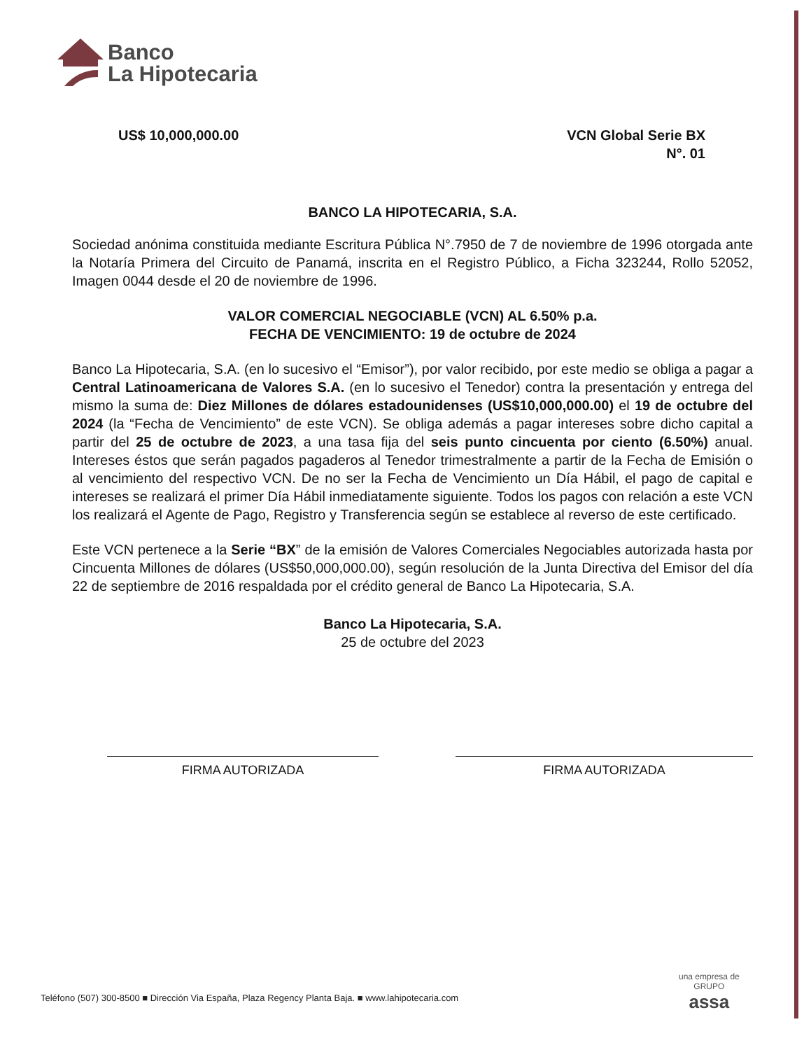Banco
La Hipotecaria
US$ 10,000,000.00 VCN Global Serie BX
N°. 01
BANCO LA HIPOTECARIA, S.A.
Sociedad anónima constituida mediante Escritura Pública N°.7950 de 7 de noviembre de 1996 otorgada ante la Notaría Primera del Circuito de Panamá, inscrita en el Registro Público, a Ficha 323244, Rollo 52052, Imagen 0044 desde el 20 de noviembre de 1996.
VALOR COMERCIAL NEGOCIABLE (VCN) AL 6.50% p.a.
FECHA DE VENCIMIENTO: 19 de octubre de 2024
Banco La Hipotecaria, S.A. (en lo sucesivo el “Emisor”), por valor recibido, por este medio se obliga a pagar a Central Latinoamericana de Valores S.A. (en lo sucesivo el Tenedor) contra la presentación y entrega del mismo la suma de: Diez Millones de dólares estadounidenses (US$10,000,000.00) el 19 de octubre del 2024 (la “Fecha de Vencimiento” de este VCN). Se obliga además a pagar intereses sobre dicho capital a partir del 25 de octubre de 2023, a una tasa fija del seis punto cincuenta por ciento (6.50%) anual. Intereses éstos que serán pagados pagaderos al Tenedor trimestralmente a partir de la Fecha de Emisión o al vencimiento del respectivo VCN. De no ser la Fecha de Vencimiento un Día Hábil, el pago de capital e intereses se realizará el primer Día Hábil inmediatamente siguiente. Todos los pagos con relación a este VCN los realizará el Agente de Pago, Registro y Transferencia según se establece al reverso de este certificado.
Este VCN pertenece a la Serie “BX” de la emisión de Valores Comerciales Negociables autorizada hasta por Cincuenta Millones de dólares (US$50,000,000.00), según resolución de la Junta Directiva del Emisor del día 22 de septiembre de 2016 respaldada por el crédito general de Banco La Hipotecaria, S.A.
Banco La Hipotecaria, S.A.
25 de octubre del 2023
FIRMA AUTORIZADA FIRMA AUTORIZADA
Teléfono (507) 300-8500 ■ Dirección Via España, Plaza Regency Planta Baja. ■ www.lahipotecaria.com
una empresa de
GRUPO
assa